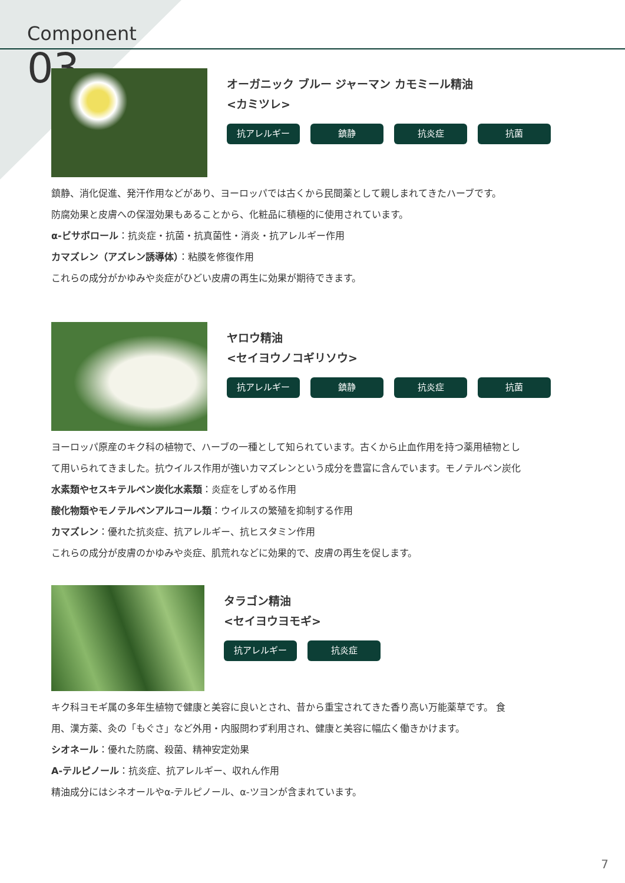Component
03
オーガニック ブルー ジャーマン カモミール精油
<カミツレ>
抗アレルギー 鎮静 抗炎症 抗菌
鎮静、消化促進、発汗作用などがあり、ヨーロッパでは古くから民間薬として親しまれてきたハーブです。
防腐効果と皮膚への保湿効果もあることから、化粧品に積極的に使用されています。
α-ビサボロール：抗炎症・抗菌・抗真菌性・消炎・抗アレルギー作用
カマズレン（アズレン誘導体）：粘膜を修復作用
これらの成分がかゆみや炎症がひどい皮膚の再生に効果が期待できます。
ヤロウ精油
<セイヨウノコギリソウ>
抗アレルギー 鎮静 抗炎症 抗菌
ヨーロッパ原産のキク科の植物で、ハーブの一種として知られています。古くから止血作用を持つ薬用植物とし
て用いられてきました。抗ウイルス作用が強いカマズレンという成分を豊富に含んでいます。モノテルペン炭化
水素類やセスキテルペン炭化水素類：炎症をしずめる作用
酸化物類やモノテルペンアルコール類：ウイルスの繁殖を抑制する作用
カマズレン：優れた抗炎症、抗アレルギー、抗ヒスタミン作用
これらの成分が皮膚のかゆみや炎症、肌荒れなどに効果的で、皮膚の再生を促します。
タラゴン精油
<セイヨウヨモギ>
抗アレルギー 抗炎症
キク科ヨモギ属の多年生植物で健康と美容に良いとされ、昔から重宝されてきた香り高い万能薬草です。 食
用、漢方薬、灸の「もぐさ」など外用・内服問わず利用され、健康と美容に幅広く働きかけます。
シオネール：優れた防腐、殺菌、精神安定効果
A-テルピノール：抗炎症、抗アレルギー、収れん作用
精油成分にはシネオールやα-テルピノール、α-ツヨンが含まれています。
7